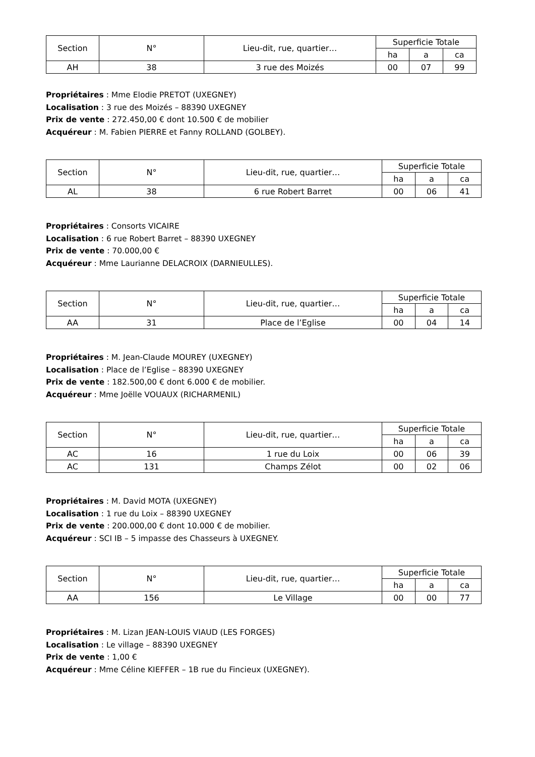| Section | N° | Lieu-dit, rue, quartier… | Superficie Totale | | |
| | | | ha | a | ca |
| AH | 38 | 3 rue des Moizés | 00 | 07 | 99 |
Propriétaires : Mme Elodie PRETOT (UXEGNEY)
Localisation : 3 rue des Moizés – 88390 UXEGNEY
Prix de vente : 272.450,00 € dont 10.500 € de mobilier
Acquéreur : M. Fabien PIERRE et Fanny ROLLAND (GOLBEY).
| Section | N° | Lieu-dit, rue, quartier… | Superficie Totale | | |
| | | | ha | a | ca |
| AL | 38 | 6 rue Robert Barret | 00 | 06 | 41 |
Propriétaires : Consorts VICAIRE
Localisation : 6 rue Robert Barret – 88390 UXEGNEY
Prix de vente : 70.000,00 €
Acquéreur : Mme Laurianne DELACROIX (DARNIEULLES).
| Section | N° | Lieu-dit, rue, quartier… | Superficie Totale | | |
| | | | ha | a | ca |
| AA | 31 | Place de l’Eglise | 00 | 04 | 14 |
Propriétaires : M. Jean-Claude MOUREY (UXEGNEY)
Localisation : Place de l’Eglise – 88390 UXEGNEY
Prix de vente : 182.500,00 € dont 6.000 € de mobilier.
Acquéreur : Mme Joëlle VOUAUX (RICHARMENIL)
| Section | N° | Lieu-dit, rue, quartier… | Superficie Totale | | |
| | | | ha | a | ca |
| AC | 16 | 1 rue du Loix | 00 | 06 | 39 |
| AC | 131 | Champs Zélot | 00 | 02 | 06 |
Propriétaires : M. David MOTA (UXEGNEY)
Localisation : 1 rue du Loix – 88390 UXEGNEY
Prix de vente : 200.000,00 € dont 10.000 € de mobilier.
Acquéreur : SCI IB – 5 impasse des Chasseurs à UXEGNEY.
| Section | N° | Lieu-dit, rue, quartier… | Superficie Totale | | |
| | | | ha | a | ca |
| AA | 156 | Le Village | 00 | 00 | 77 |
Propriétaires : M. Lizan JEAN-LOUIS VIAUD (LES FORGES)
Localisation : Le village – 88390 UXEGNEY
Prix de vente : 1,00 €
Acquéreur : Mme Céline KIEFFER – 1B rue du Fincieux (UXEGNEY).